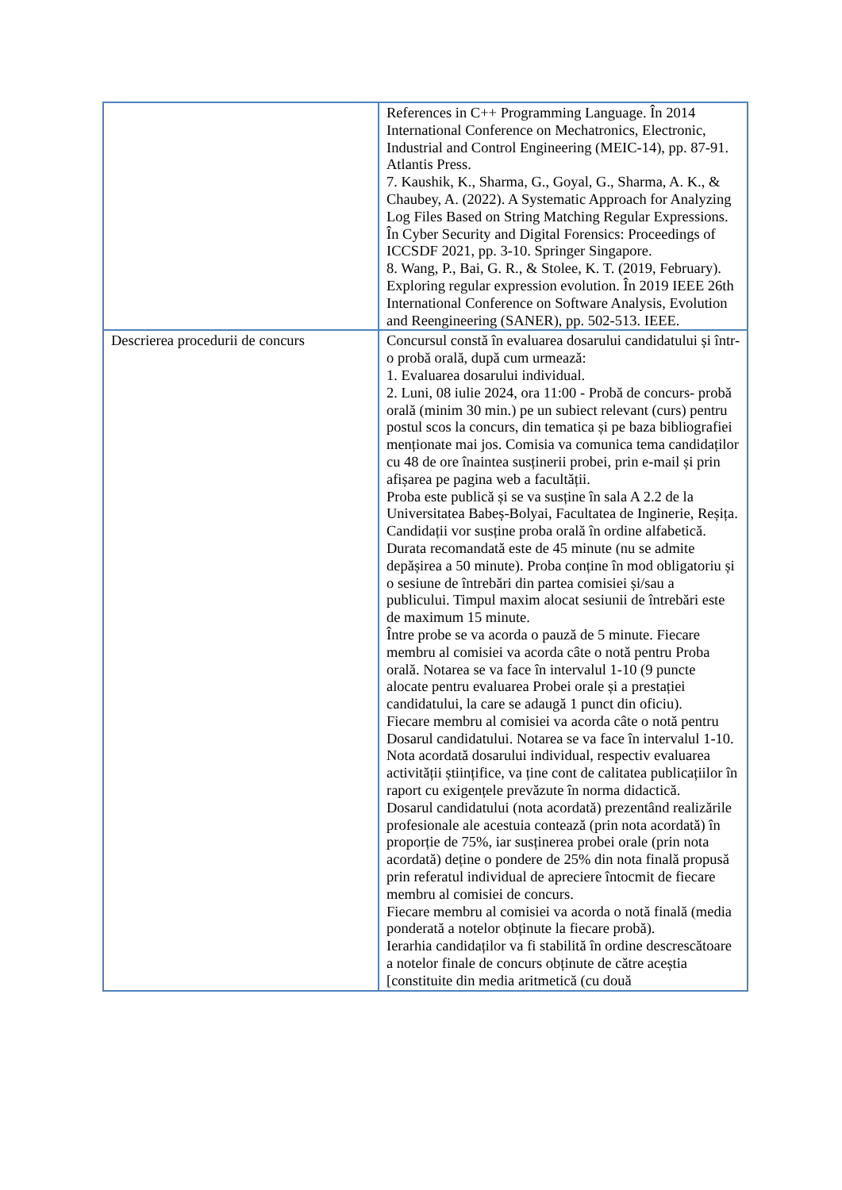| | References in C++ Programming Language. În 2014 International Conference on Mechatronics, Electronic, Industrial and Control Engineering (MEIC-14), pp. 87-91. Atlantis Press. 7. Kaushik, K., Sharma, G., Goyal, G., Sharma, A. K., & Chaubey, A. (2022). A Systematic Approach for Analyzing Log Files Based on String Matching Regular Expressions. În Cyber Security and Digital Forensics: Proceedings of ICCSDF 2021, pp. 3-10. Springer Singapore. 8. Wang, P., Bai, G. R., & Stolee, K. T. (2019, February). Exploring regular expression evolution. În 2019 IEEE 26th International Conference on Software Analysis, Evolution and Reengineering (SANER), pp. 502-513. IEEE. |
| Descrierea procedurii de concurs | Concursul constă în evaluarea dosarului candidatului și într-o probă orală, după cum urmează: 1. Evaluarea dosarului individual. 2. Luni, 08 iulie 2024, ora 11:00 - Probă de concurs- probă orală (minim 30 min.) pe un subiect relevant (curs) pentru postul scos la concurs, din tematica și pe baza bibliografiei menționate mai jos. Comisia va comunica tema candidaților cu 48 de ore înaintea susținerii probei, prin e-mail și prin afișarea pe pagina web a facultății. Proba este publică și se va susține în sala A 2.2 de la Universitatea Babeș-Bolyai, Facultatea de Inginerie, Reșița. Candidații vor susține proba orală în ordine alfabetică. Durata recomandată este de 45 minute (nu se admite depășirea a 50 minute). Proba conține în mod obligatoriu și o sesiune de întrebări din partea comisiei și/sau a publicului. Timpul maxim alocat sesiunii de întrebări este de maximum 15 minute. Între probe se va acorda o pauză de 5 minute. Fiecare membru al comisiei va acorda câte o notă pentru Proba orală. Notarea se va face în intervalul 1-10 (9 puncte alocate pentru evaluarea Probei orale și a prestației candidatului, la care se adaugă 1 punct din oficiu). Fiecare membru al comisiei va acorda câte o notă pentru Dosarul candidatului. Notarea se va face în intervalul 1-10. Nota acordată dosarului individual, respectiv evaluarea activității științifice, va ține cont de calitatea publicațiilor în raport cu exigențele prevăzute în norma didactică. Dosarul candidatului (nota acordată) prezentând realizările profesionale ale acestuia contează (prin nota acordată) în proporție de 75%, iar susținerea probei orale (prin nota acordată) deține o pondere de 25% din nota finală propusă prin referatul individual de apreciere întocmit de fiecare membru al comisiei de concurs. Fiecare membru al comisiei va acorda o notă finală (media ponderată a notelor obținute la fiecare probă). Ierarhia candidaților va fi stabilită în ordine descrescătoare a notelor finale de concurs obținute de către aceștia [constituite din media aritmetică (cu două |